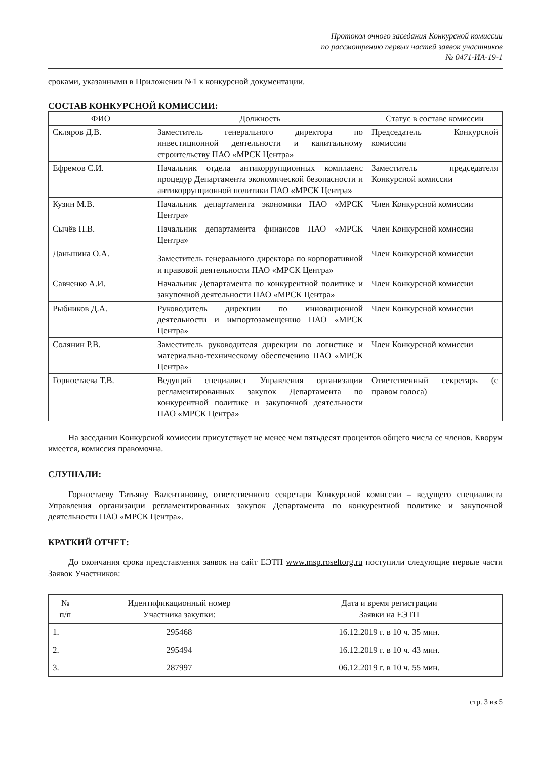Протокол очного заседания Конкурсной комиссии
по рассмотрению первых частей заявок участников
№ 0471-ИА-19-1
сроками, указанными в Приложении №1 к конкурсной документации.
СОСТАВ КОНКУРСНОЙ КОМИССИИ:
| ФИО | Должность | Статус в составе комиссии |
| --- | --- | --- |
| Скляров Д.В. | Заместитель генерального директора по инвестиционной деятельности и капитальному строительству ПАО «МРСК Центра» | Председатель Конкурсной комиссии |
| Ефремов С.И. | Начальник отдела антикоррупционных комплаенс процедур Департамента экономической безопасности и антикоррупционной политики ПАО «МРСК Центра» | Заместитель председателя Конкурсной комиссии |
| Кузин М.В. | Начальник департамента экономики ПАО «МРСК Центра» | Член Конкурсной комиссии |
| Сычёв Н.В. | Начальник департамента финансов ПАО «МРСК Центра» | Член Конкурсной комиссии |
| Даньшина О.А. | Заместитель генерального директора по корпоративной и правовой деятельности ПАО «МРСК Центра» | Член Конкурсной комиссии |
| Савченко А.И. | Начальник Департамента по конкурентной политике и закупочной деятельности ПАО «МРСК Центра» | Член Конкурсной комиссии |
| Рыбников Д.А. | Руководитель дирекции по инновационной деятельности и импортозамещению ПАО «МРСК Центра» | Член Конкурсной комиссии |
| Солянин Р.В. | Заместитель руководителя дирекции по логистике и материально-техническому обеспечению ПАО «МРСК Центра» | Член Конкурсной комиссии |
| Горностаева Т.В. | Ведущий специалист Управления организации регламентированных закупок Департамента по конкурентной политике и закупочной деятельности ПАО «МРСК Центра» | Ответственный секретарь (с правом голоса) |
На заседании Конкурсной комиссии присутствует не менее чем пятьдесят процентов общего числа ее членов. Кворум имеется, комиссия правомочна.
СЛУШАЛИ:
Горностаеву Татьяну Валентиновну, ответственного секретаря Конкурсной комиссии – ведущего специалиста Управления организации регламентированных закупок Департамента по конкурентной политике и закупочной деятельности ПАО «МРСК Центра».
КРАТКИЙ ОТЧЕТ:
До окончания срока представления заявок на сайт ЕЭТП www.msp.roseltorg.ru поступили следующие первые части Заявок Участников:
| № п/п | Идентификационный номер Участника закупки: | Дата и время регистрации Заявки на ЕЭТП |
| --- | --- | --- |
| 1. | 295468 | 16.12.2019 г. в 10 ч. 35 мин. |
| 2. | 295494 | 16.12.2019 г. в 10 ч. 43 мин. |
| 3. | 287997 | 06.12.2019 г. в 10 ч. 55 мин. |
стр. 3 из 5